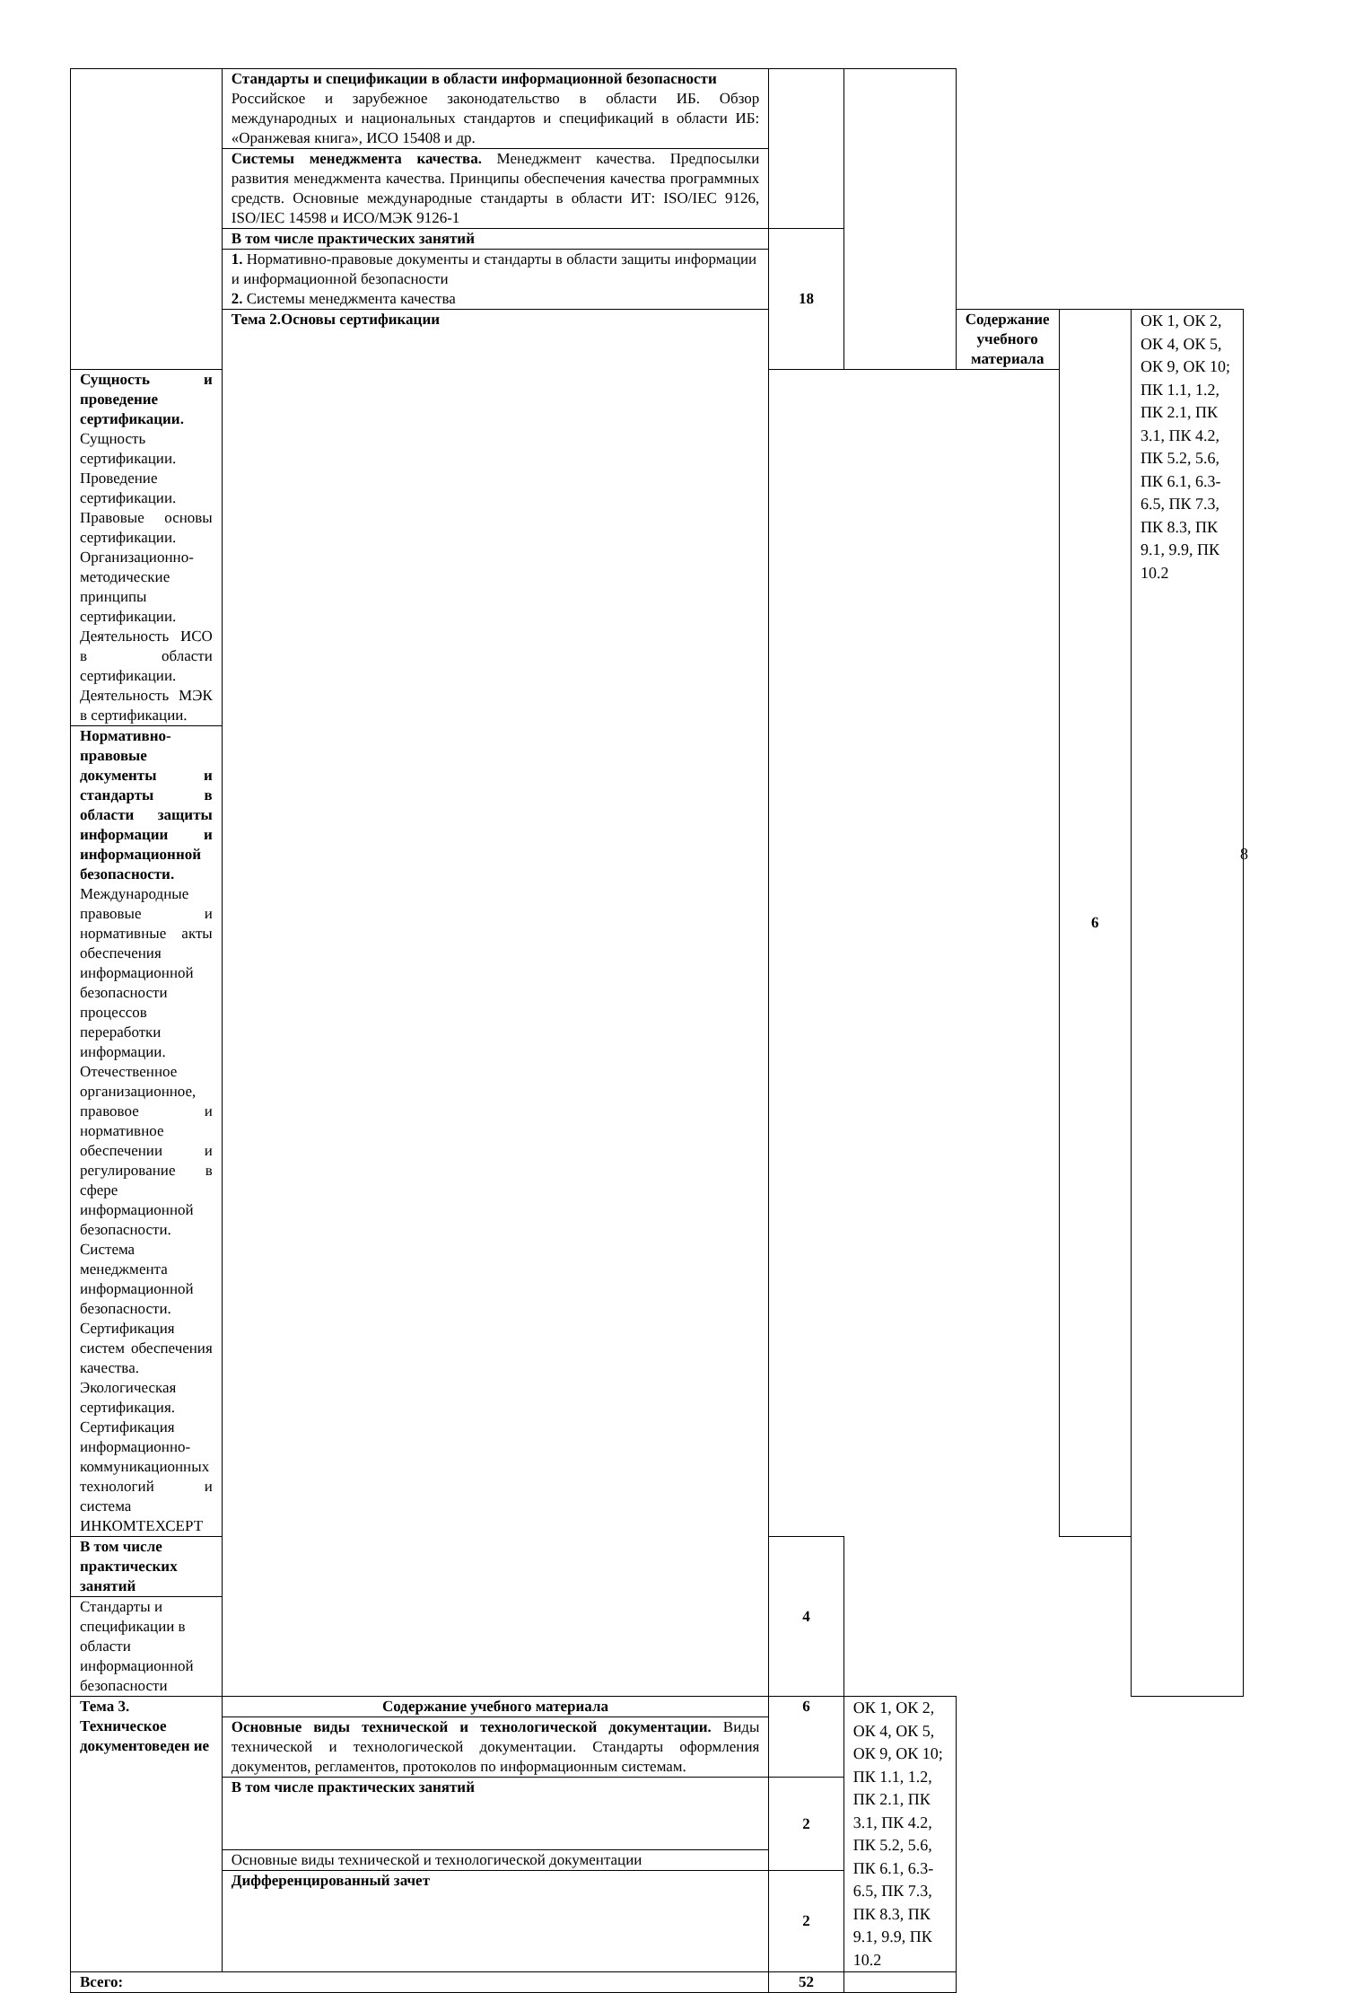| | Стандарты и спецификации в области информационной безопасности Российское и зарубежное законодательство в области ИБ. Обзор международных и национальных стандартов и спецификаций в области ИБ: «Оранжевая книга», ИСО 15408 и др. | | | | | |
| | Системы менеджмента качества. Менеджмент качества. Предпосылки развития менеджмента качества. Принципы обеспечения качества программных средств. Основные международные стандарты в области ИТ: ISO/IEC 9126, ISO/IEC 14598 и ИСО/МЭК 9126-1 | | | | | |
| | В том числе практических занятий | 18 | | | | |
| | 1. Нормативно-правовые документы и стандарты в области защиты информации и информационной безопасности 2. Системы менеджмента качества | | | | | |
| | Тема 2.Основы сертификации | | | Содержание учебного материала | 6 | ОК 1, ОК 2, ОК 4, ОК 5, ОК 9, ОК 10; ПК 1.1, 1.2, ПК 2.1, ПК 3.1, ПК 4.2, ПК 5.2, 5.6, ПК 6.1, 6.3-6.5, ПК 7.3, ПК 8.3, ПК 9.1, 9.9, ПК 10.2 |
| Сущность и проведение сертификации. Сущность сертификации. Проведение сертификации. Правовые основы сертификации. Организационно-методические принципы сертификации. Деятельность ИСО в области сертификации. Деятельность МЭК в сертификации. | | | | | | |
| Нормативно-правовые документы и стандарты в области защиты информации и информационной безопасности. Международные правовые и нормативные акты обеспечения информационной безопасности процессов переработки информации. Отечественное организационное, правовое и нормативное обеспечении и регулирование в сфере информационной безопасности. Система менеджмента информационной безопасности. Сертификация систем обеспечения качества. Экологическая сертификация. Сертификация информационно-коммуникационных технологий и система ИНКОМТЕХСЕРТ | | | | | | |
| В том числе практических занятий | | 4 | | | | |
| Стандарты и спецификации в области информационной безопасности | | | | | | |
| Тема 3. Техническое документоведен ие | Содержание учебного материала | 6 | ОК 1, ОК 2, ОК 4, ОК 5, ОК 9, ОК 10; ПК 1.1, 1.2, ПК 2.1, ПК 3.1, ПК 4.2, ПК 5.2, 5.6, ПК 6.1, 6.3-6.5, ПК 7.3, ПК 8.3, ПК 9.1, 9.9, ПК 10.2 | | | |
| | Основные виды технической и технологической документации. Виды технической и технологической документации. Стандарты оформления документов, регламентов, протоколов по информационным системам. | | | | | |
| | В том числе практических занятий | 2 | | | | |
| | Основные виды технической и технологической документации | | | | | |
| | Дифференцированный зачет | 2 | | | | |
| Всего: | | 52 | | | | |
8